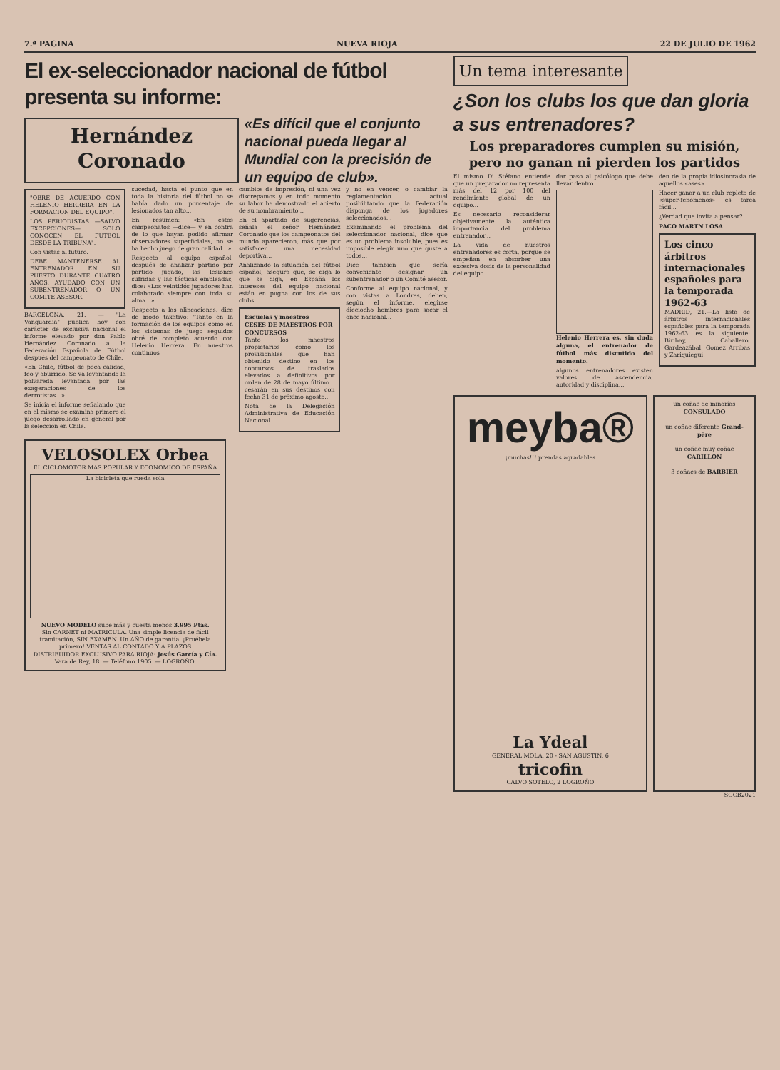7.ª PAGINA NUEVA RIOJA 22 DE JULIO DE 1962
El ex-seleccionador nacional de fútbol presenta su informe:
Hernández Coronado
«Es difícil que el conjunto nacional pueda llegar al Mundial con la precisión de un equipo de club».
"OBRE DE ACUERDO CON HELENIO HERRERA EN LA FORMACION DEL EQUIPO".
LOS PERIODISTAS —SALVO EXCEPCIONES— SOLO CONOCEN EL FUTBOL DESDE LA TRIBUNA".
Con vistas al futuro.
DEBE MANTENERSE AL ENTRENADOR EN SU PUESTO DURANTE CUATRO AÑOS, AYUDADO CON UN SUBENTRENADOR O UN COMITE ASESOR.
BARCELONA, 21. — "La Vanguardia" publica hoy con carácter de exclusiva nacional el informe elevado por don Pablo Hernández Coronado a la Federación Española de Fútbol después del campeonato de Chile.
«En Chile, fútbol de poca calidad, feo y aburrido. Se va levantando la polvareda levantada por las exageraciones de los derrotistas...»
Se inicia el informe señalando que en el mismo se examina primero el juego desarrollado en general por la selección en Chile.
sucedad, hasta el punto que en toda la historia del fútbol no se había dado un porcentaje de lesionados tan alto...
En resumen: «En estos campeonatos —dice— y en contra de lo que hayan podido afirmar observadores superficiales, no se ha hecho juego de gran calidad...»
Respecto al equipo español, después de analizar partido por partido jugado, las lesiones sufridas y las tácticas empleadas, dice: «Los veintidós jugadores han colaborado siempre con toda su alma...»
Respecto a las alineaciones, dice de modo taxativo: "Tanto en la formación de los equipos como en los sistemas de juego seguidos obré de completo acuerdo con Helenio Herrera. En nuestros continuos
cambios de impresión, ni una vez discrepamos y en todo momento su labor ha demostrado el acierto de su nombramiento...
En el apartado de sugerencias, señala el señor Hernández Coronado que los campeonatos del mundo aparecieron, más que por satisfacer una necesidad deportiva...
Analizando la situación del fútbol español, asegura que, se diga lo que se diga, en España los intereses del equipo nacional están en pugna con los de sus clubs...
Escuelas y maestros
CESES DE MAESTROS POR CONCURSOS
Tanto los maestros propietarios como los provisionales que han obtenido destino en los concursos de traslados elevados a definitivos por orden de 28 de mayo último... cesarán en sus destinos con fecha 31 de próximo agosto...
Nota de la Delegación Administrativa de Educación Nacional.
y no en vencer, o cambiar la reglamentación actual posibilitando que la Federación disponga de los jugadores seleccionados...
Examinando el problema del seleccionador nacional, dice que es un problema insoluble, pues es imposible elegir uno que guste a todos...
Dice también que sería conveniente designar un subentrenador o un Comité asesor.
Conforme al equipo nacional, y con vistas a Londres, deben, según el informe, elegirse dieciocho hombres para sacar el once nacional...
VELOSOLEX Orbea
EL CICLOMOTOR MAS POPULAR Y ECONOMICO DE ESPAÑA
La bicicleta que rueda sola
NUEVO MODELO sube más y cuesta menos 3.995 Ptas.
Sin CARNET ni MATRICULA. Una simple licencia de fácil tramitación, SIN EXAMEN. Un AÑO de garantía. ¡Pruébela primero! VENTAS AL CONTADO Y A PLAZOS
DISTRIBUIDOR EXCLUSIVO PARA RIOJA: Jesús García y Cía.
Vara de Rey, 18. — Teléfono 1905. — LOGROÑO.
Un tema interesante
¿Son los clubs los que dan gloria a sus entrenadores?
Los preparadores cumplen su misión, pero no ganan ni pierden los partidos
El mismo Di Stéfano entiende que un preparador no representa más del 12 por 100 del rendimiento global de un equipo...
Es necesario reconsiderar objetivamente la auténtica importancia del problema entrenador...
La vida de nuestros entrenadores es corta, porque se empeñan en absorber una excesiva dosis de la personalidad del equipo.
dar paso al psicólogo que debe llevar dentro.
Helenio Herrera es, sin duda alguna, el entrenador de fútbol más discutido del momento.
algunos entrenadores existen valores de ascendencia, autoridad y disciplina...
den de la propia idiosincrasia de aquellos «ases».
Hacer ganar a un club repleto de «super-fenómenos» es tarea fácil...
¿Verdad que invita a pensar?
PACO MARTN LOSA
Los cinco árbitros internacionales españoles para la temporada 1962-63
MADRID, 21.—La lista de árbitros internacionales españoles para la temporada 1962-63 es la siguiente: Biribay, Caballero, Gardeazábal, Gomez Arribas y Zariquiegui.
meyba®
¡muchas!!! prendas agradables
La Ydeal
GENERAL MOLA, 20 - SAN AGUSTIN, 6
tricofin
CALVO SOTELO, 2 LOGROÑO
un coñac de minorías CONSULADO
un coñac diferente Grand-père
un coñac muy coñac CARILLON
3 coñacs de BARBIER
SGCB2021